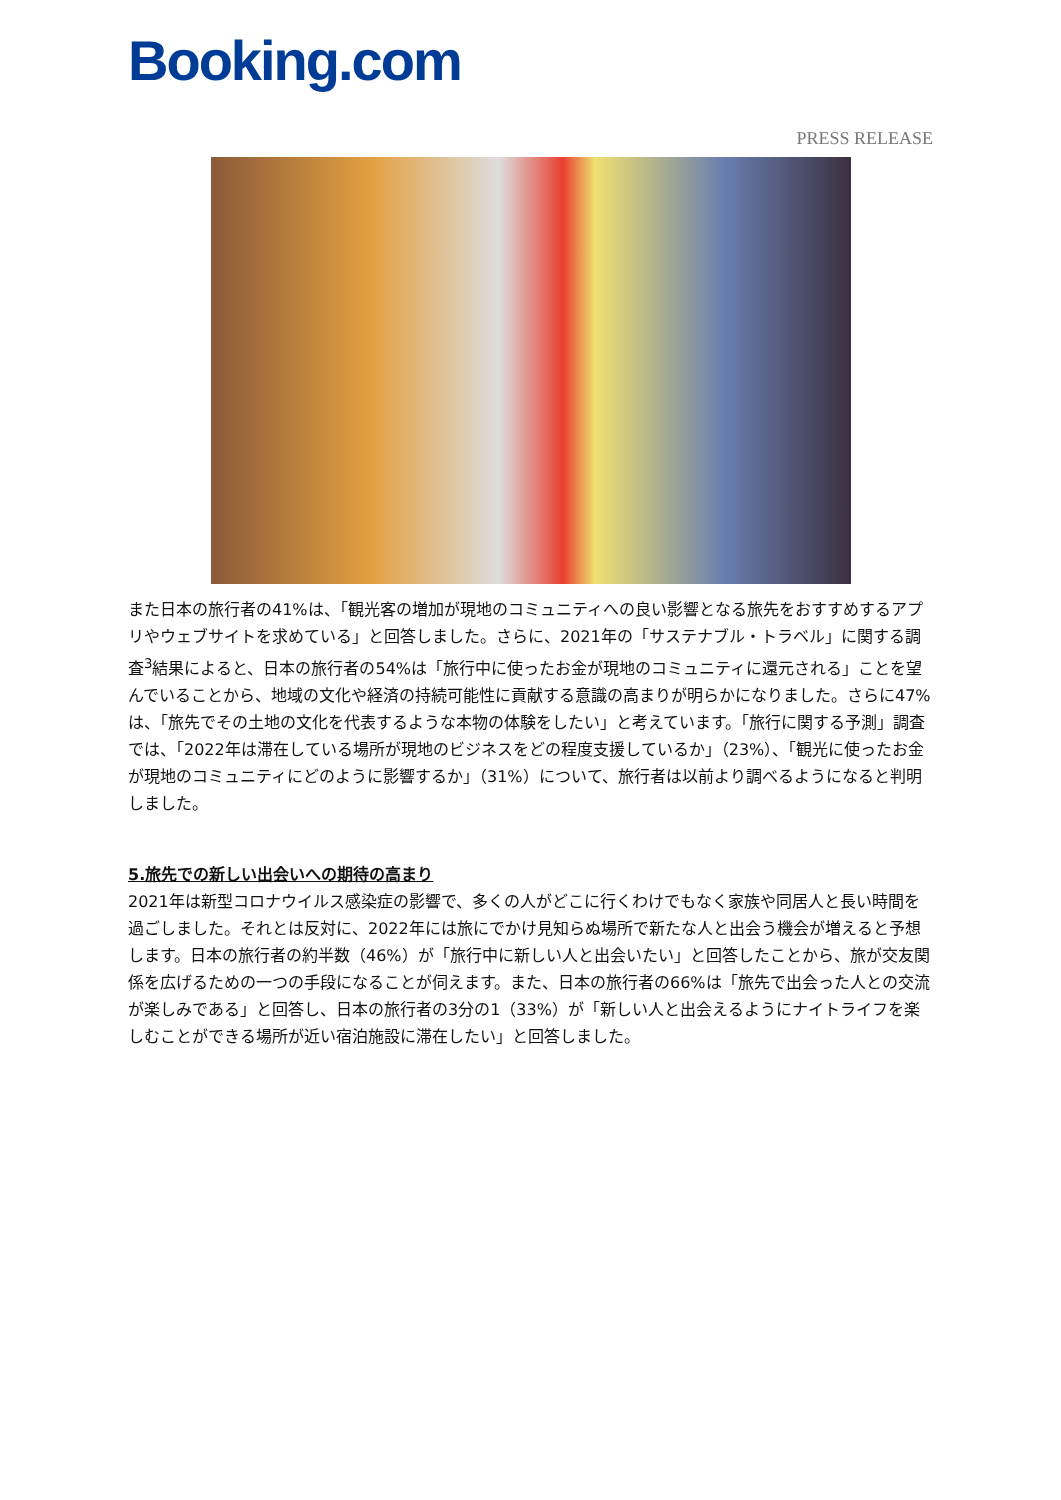Booking.com
PRESS RELEASE
また日本の旅行者の41%は、「観光客の増加が現地のコミュニティへの良い影響となる旅先をおすすめするアプリやウェブサイトを求めている」と回答しました。さらに、2021年の「サステナブル・トラベル」に関する調査<sup>3</sup>結果によると、日本の旅行者の54%は「旅行中に使ったお金が現地のコミュニティに還元される」ことを望んでいることから、地域の文化や経済の持続可能性に貢献する意識の高まりが明らかになりました。さらに47%は、「旅先でその土地の文化を代表するような本物の体験をしたい」と考えています。「旅行に関する予測」調査では、「2022年は滞在している場所が現地のビジネスをどの程度支援しているか」（23%）、「観光に使ったお金が現地のコミュニティにどのように影響するか」（31%）について、旅行者は以前より調べるようになると判明しました。
5.旅先での新しい出会いへの期待の高まり
2021年は新型コロナウイルス感染症の影響で、多くの人がどこに行くわけでもなく家族や同居人と長い時間を過ごしました。それとは反対に、2022年には旅にでかけ見知らぬ場所で新たな人と出会う機会が増えると予想します。日本の旅行者の約半数（46%）が「旅行中に新しい人と出会いたい」と回答したことから、旅が交友関係を広げるための一つの手段になることが伺えます。また、日本の旅行者の66%は「旅先で出会った人との交流が楽しみである」と回答し、日本の旅行者の3分の1（33%）が「新しい人と出会えるようにナイトライフを楽しむことができる場所が近い宿泊施設に滞在したい」と回答しました。